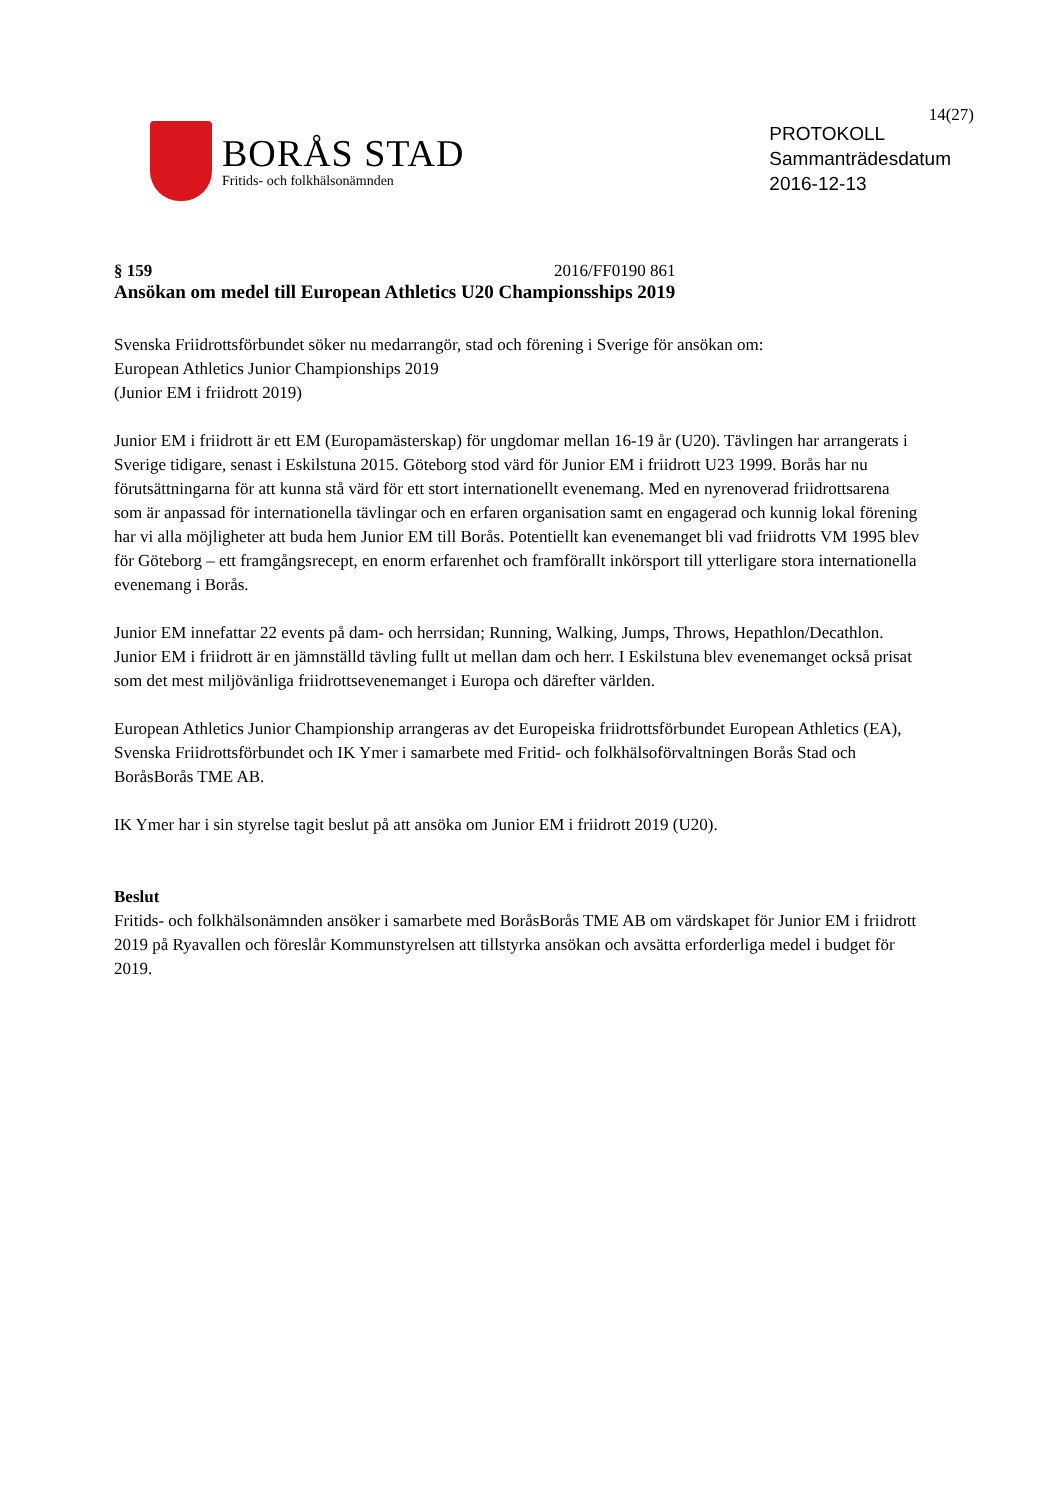14(27)
BORÅS STAD
Fritids- och folkhälsonämnden
PROTOKOLL
Sammanträdesdatum
2016-12-13
§ 159 2016/FF0190 861
Ansökan om medel till European Athletics U20 Championsships 2019
Svenska Friidrottsförbundet söker nu medarrangör, stad och förening i Sverige för ansökan om:
European Athletics Junior Championships 2019
(Junior EM i friidrott 2019)
Junior EM i friidrott är ett EM (Europamästerskap) för ungdomar mellan 16-19 år (U20). Tävlingen har arrangerats i Sverige tidigare, senast i Eskilstuna 2015. Göteborg stod värd för Junior EM i friidrott U23 1999. Borås har nu förutsättningarna för att kunna stå värd för ett stort internationellt evenemang. Med en nyrenoverad friidrottsarena som är anpassad för internationella tävlingar och en erfaren organisation samt en engagerad och kunnig lokal förening har vi alla möjligheter att buda hem Junior EM till Borås. Potentiellt kan evenemanget bli vad friidrotts VM 1995 blev för Göteborg – ett framgångsrecept, en enorm erfarenhet och framförallt inkörsport till ytterligare stora internationella evenemang i Borås.
Junior EM innefattar 22 events på dam- och herrsidan; Running, Walking, Jumps, Throws, Hepathlon/Decathlon.
Junior EM i friidrott är en jämnställd tävling fullt ut mellan dam och herr. I Eskilstuna blev evenemanget också prisat som det mest miljövänliga friidrottsevenemanget i Europa och därefter världen.
European Athletics Junior Championship arrangeras av det Europeiska friidrottsförbundet European Athletics (EA), Svenska Friidrottsförbundet och IK Ymer i samarbete med Fritid- och folkhälsoförvaltningen Borås Stad och BoråsBorås TME AB.
IK Ymer har i sin styrelse tagit beslut på att ansöka om Junior EM i friidrott 2019 (U20).
Beslut
Fritids- och folkhälsonämnden ansöker i samarbete med BoråsBorås TME AB om värdskapet för Junior EM i friidrott 2019 på Ryavallen och föreslår Kommunstyrelsen att tillstyrka ansökan och avsätta erforderliga medel i budget för 2019.